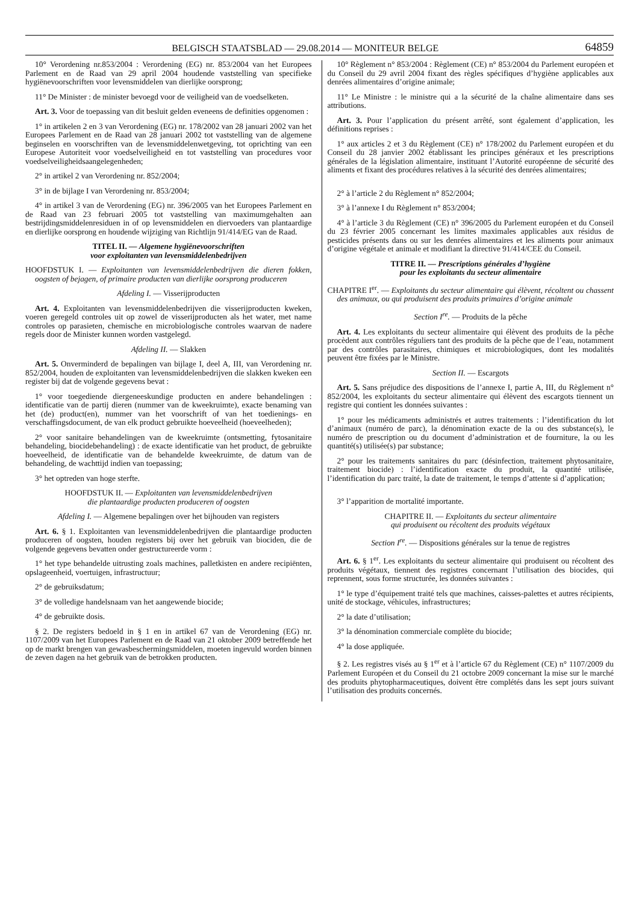BELGISCH STAATSBLAD — 29.08.2014 — MONITEUR BELGE 64859
10° Verordening nr.853/2004 : Verordening (EG) nr. 853/2004 van het Europees Parlement en de Raad van 29 april 2004 houdende vaststelling van specifieke hygiënevoorschriften voor levensmiddelen van dierlijke oorsprong;
11° De Minister : de minister bevoegd voor de veiligheid van de voedselketen.
Art. 3. Voor de toepassing van dit besluit gelden eveneens de definities opgenomen :
1° in artikelen 2 en 3 van Verordening (EG) nr. 178/2002 van 28 januari 2002 van het Europees Parlement en de Raad van 28 januari 2002 tot vaststelling van de algemene beginselen en voorschriften van de levensmiddelenwetgeving, tot oprichting van een Europese Autoriteit voor voedselveiligheid en tot vaststelling van procedures voor voedselveiligheidsaangelegenheden;
2° in artikel 2 van Verordening nr. 852/2004;
3° in de bijlage I van Verordening nr. 853/2004;
4° in artikel 3 van de Verordening (EG) nr. 396/2005 van het Europees Parlement en de Raad van 23 februari 2005 tot vaststelling van maximumgehalten aan bestrijdingsmiddelenresiduen in of op levensmiddelen en diervoeders van plantaardige en dierlijke oorsprong en houdende wijziging van Richtlijn 91/414/EG van de Raad.
TITEL II. — Algemene hygiënevoorschriften
voor exploitanten van levensmiddelenbedrijven
HOOFDSTUK I. — Exploitanten van levensmiddelenbedrijven die dieren fokken, oogsten of bejagen, of primaire producten van dierlijke oorsprong produceren
Afdeling I. — Visserijproducten
Art. 4. Exploitanten van levensmiddelenbedrijven die visserijproducten kweken, voeren geregeld controles uit op zowel de visserijproducten als het water, met name controles op parasieten, chemische en microbiologische controles waarvan de nadere regels door de Minister kunnen worden vastgelegd.
Afdeling II. — Slakken
Art. 5. Onverminderd de bepalingen van bijlage I, deel A, III, van Verordening nr. 852/2004, houden de exploitanten van levensmiddelenbedrijven die slakken kweken een register bij dat de volgende gegevens bevat :
1° voor toegediende diergeneeskundige producten en andere behandelingen : identificatie van de partij dieren (nummer van de kweekruimte), exacte benaming van het (de) product(en), nummer van het voorschrift of van het toedienings- en verschaffingsdocument, de van elk product gebruikte hoeveelheid (hoeveelheden);
2° voor sanitaire behandelingen van de kweekruimte (ontsmetting, fytosanitaire behandeling, biocidebehandeling) : de exacte identificatie van het product, de gebruikte hoeveelheid, de identificatie van de behandelde kweekruimte, de datum van de behandeling, de wachttijd indien van toepassing;
3° het optreden van hoge sterfte.
HOOFDSTUK II. — Exploitanten van levensmiddelenbedrijven
die plantaardige producten produceren of oogsten
Afdeling I. — Algemene bepalingen over het bijhouden van registers
Art. 6. § 1. Exploitanten van levensmiddelenbedrijven die plantaardige producten produceren of oogsten, houden registers bij over het gebruik van biociden, die de volgende gegevens bevatten onder gestructureerde vorm :
1° het type behandelde uitrusting zoals machines, palletkisten en andere recipiënten, opslageenheid, voertuigen, infrastructuur;
2° de gebruiksdatum;
3° de volledige handelsnaam van het aangewende biocide;
4° de gebruikte dosis.
§ 2. De registers bedoeld in § 1 en in artikel 67 van de Verordening (EG) nr. 1107/2009 van het Europees Parlement en de Raad van 21 oktober 2009 betreffende het op de markt brengen van gewasbeschermingsmiddelen, moeten ingevuld worden binnen de zeven dagen na het gebruik van de betrokken producten.
10° Règlement n° 853/2004 : Règlement (CE) n° 853/2004 du Parlement européen et du Conseil du 29 avril 2004 fixant des règles spécifiques d’hygiène applicables aux denrées alimentaires d’origine animale;
11° Le Ministre : le ministre qui a la sécurité de la chaîne alimentaire dans ses attributions.
Art. 3. Pour l’application du présent arrêté, sont également d’application, les définitions reprises :
1° aux articles 2 et 3 du Règlement (CE) n° 178/2002 du Parlement européen et du Conseil du 28 janvier 2002 établissant les principes généraux et les prescriptions générales de la législation alimentaire, instituant l’Autorité européenne de sécurité des aliments et fixant des procédures relatives à la sécurité des denrées alimentaires;
2° à l’article 2 du Règlement n° 852/2004;
3° à l’annexe I du Règlement n° 853/2004;
4° à l’article 3 du Règlement (CE) n° 396/2005 du Parlement européen et du Conseil du 23 février 2005 concernant les limites maximales applicables aux résidus de pesticides présents dans ou sur les denrées alimentaires et les aliments pour animaux d’origine végétale et animale et modifiant la directive 91/414/CEE du Conseil.
TITRE II. — Prescriptions générales d’hygiène
pour les exploitants du secteur alimentaire
CHAPITRE I<sup>er</sup>. — Exploitants du secteur alimentaire qui élèvent, récoltent ou chassent des animaux, ou qui produisent des produits primaires d’origine animale
Section I<sup>re</sup>. — Produits de la pêche
Art. 4. Les exploitants du secteur alimentaire qui élèvent des produits de la pêche procèdent aux contrôles réguliers tant des produits de la pêche que de l’eau, notamment par des contrôles parasitaires, chimiques et microbiologiques, dont les modalités peuvent être fixées par le Ministre.
Section II. — Escargots
Art. 5. Sans préjudice des dispositions de l’annexe I, partie A, III, du Règlement n° 852/2004, les exploitants du secteur alimentaire qui élèvent des escargots tiennent un registre qui contient les données suivantes :
1° pour les médicaments administrés et autres traitements : l’identification du lot d’animaux (numéro de parc), la dénomination exacte de la ou des substance(s), le numéro de prescription ou du document d’administration et de fourniture, la ou les quantité(s) utilisée(s) par substance;
2° pour les traitements sanitaires du parc (désinfection, traitement phytosanitaire, traitement biocide) : l’identification exacte du produit, la quantité utilisée, l’identification du parc traité, la date de traitement, le temps d’attente si d’application;
3° l’apparition de mortalité importante.
CHAPITRE II. — Exploitants du secteur alimentaire
qui produisent ou récoltent des produits végétaux
Section I<sup>re</sup>. — Dispositions générales sur la tenue de registres
Art. 6. § 1<sup>er</sup>. Les exploitants du secteur alimentaire qui produisent ou récoltent des produits végétaux, tiennent des registres concernant l’utilisation des biocides, qui reprennent, sous forme structurée, les données suivantes :
1° le type d’équipement traité tels que machines, caisses-palettes et autres récipients, unité de stockage, véhicules, infrastructures;
2° la date d’utilisation;
3° la dénomination commerciale complète du biocide;
4° la dose appliquée.
§ 2. Les registres visés au § 1<sup>er</sup> et à l’article 67 du Règlement (CE) n° 1107/2009 du Parlement Européen et du Conseil du 21 octobre 2009 concernant la mise sur le marché des produits phytopharmaceutiques, doivent être complétés dans les sept jours suivant l’utilisation des produits concernés.